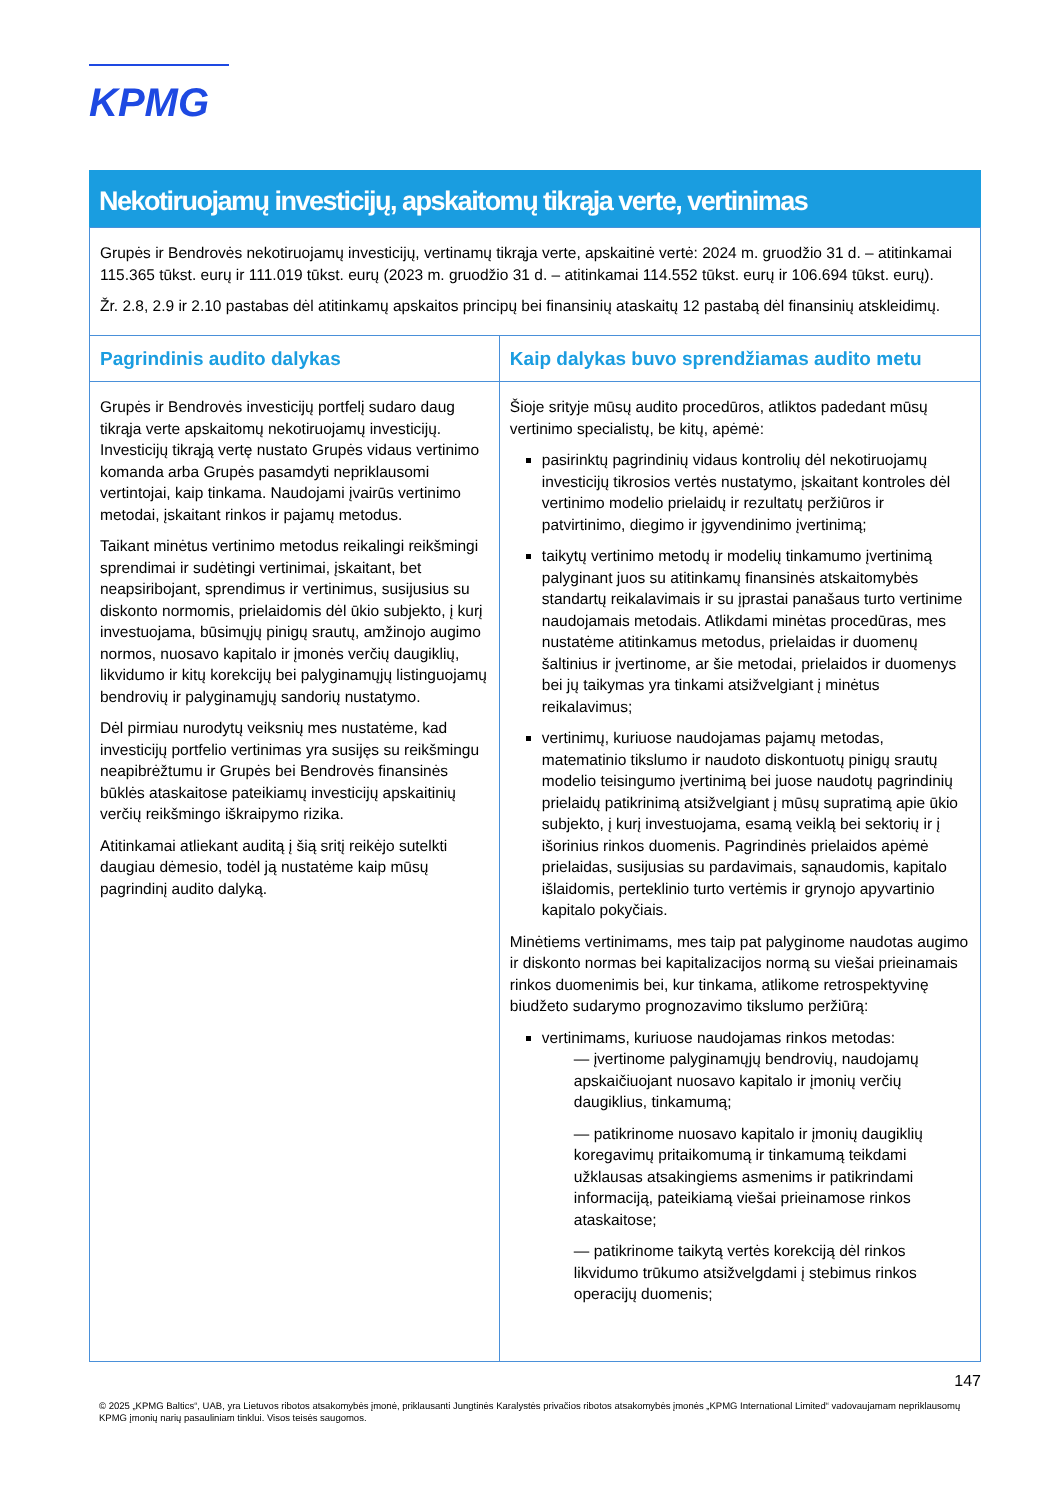KPMG
Nekotiruojamų investicijų, apskaitomų tikrąja verte, vertinimas
| Grupės ir Bendrovės nekotiruojamų investicijų, vertinamų tikrąja verte, apskaitinė vertė: 2024 m. gruodžio 31 d. – atitinkamai 115.365 tūkst. eurų ir 111.019 tūkst. eurų (2023 m. gruodžio 31 d. – atitinkamai 114.552 tūkst. eurų ir 106.694 tūkst. eurų). Žr. 2.8, 2.9 ir 2.10 pastabas dėl atitinkamų apskaitos principų bei finansinių ataskaitų 12 pastabą dėl finansinių atskleidimų. | |
| Pagrindinis audito dalykas | Kaip dalykas buvo sprendžiamas audito metu |
| Grupės ir Bendrovės investicijų portfelį sudaro daug tikrąja verte apskaitomų nekotiruojamų investicijų. Investicijų tikrąją vertę nustato Grupės vidaus vertinimo komanda arba Grupės pasamdyti nepriklausomi vertintojai, kaip tinkama. Naudojami įvairūs vertinimo metodai, įskaitant rinkos ir pajamų metodus. Taikant minėtus vertinimo metodus reikalingi reikšmingi sprendimai ir sudėtingi vertinimai, įskaitant, bet neapsiribojant, sprendimus ir vertinimus, susijusius su diskonto normomis, prielaidomis dėl ūkio subjekto, į kurį investuojama, būsimųjų pinigų srautų, amžinojo augimo normos, nuosavo kapitalo ir įmonės verčių daugiklių, likvidumo ir kitų korekcijų bei palyginamųjų listinguojamų bendrovių ir palyginamųjų sandorių nustatymo. Dėl pirmiau nurodytų veiksnių mes nustatėme, kad investicijų portfelio vertinimas yra susijęs su reikšmingu neapibrėžtumu ir Grupės bei Bendrovės finansinės būklės ataskaitose pateikiamų investicijų apskaitinių verčių reikšmingo iškraipymo rizika. Atitinkamai atliekant auditą į šią sritį reikėjo sutelkti daugiau dėmesio, todėl ją nustatėme kaip mūsų pagrindinį audito dalyką. | Šioje srityje mūsų audito procedūros, atliktos padedant mūsų vertinimo specialistų, be kitų, apėmė: pasirinktų pagrindinių vidaus kontrolių dėl nekotiruojamų investicijų tikrosios vertės nustatymo, įskaitant kontroles dėl vertinimo modelio prielaidų ir rezultatų peržiūros ir patvirtinimo, diegimo ir įgyvendinimo įvertinimą; taikytų vertinimo metodų ir modelių tinkamumo įvertinimą palyginant juos su atitinkamų finansinės atskaitomybės standartų reikalavimais ir su įprastai panašaus turto vertinime naudojamais metodais. Atlikdami minėtas procedūras, mes nustatėme atitinkamus metodus, prielaidas ir duomenų šaltinius ir įvertinome, ar šie metodai, prielaidos ir duomenys bei jų taikymas yra tinkami atsižvelgiant į minėtus reikalavimus; vertinimų, kuriuose naudojamas pajamų metodas, matematinio tikslumo ir naudoto diskontuotų pinigų srautų modelio teisingumo įvertinimą bei juose naudotų pagrindinių prielaidų patikrinimą atsižvelgiant į mūsų supratimą apie ūkio subjekto, į kurį investuojama, esamą veiklą bei sektorių ir į išorinius rinkos duomenis. Pagrindinės prielaidos apėmė prielaidas, susijusias su pardavimais, sąnaudomis, kapitalo išlaidomis, perteklinio turto vertėmis ir grynojo apyvartinio kapitalo pokyčiais. Minėtiems vertinimams, mes taip pat palyginome naudotas augimo ir diskonto normas bei kapitalizacijos normą su viešai prieinamais rinkos duomenimis bei, kur tinkama, atlikome retrospektyvinę biudžeto sudarymo prognozavimo tikslumo peržiūrą: vertinimams, kuriuose naudojamas rinkos metodas: — įvertinome palyginamųjų bendrovių, naudojamų apskaičiuojant nuosavo kapitalo ir įmonių verčių daugiklius, tinkamumą; — patikrinome nuosavo kapitalo ir įmonių daugiklių koregavimų pritaikomumą ir tinkamumą teikdami užklausas atsakingiems asmenims ir patikrindami informaciją, pateikiamą viešai prieinamose rinkos ataskaitose; — patikrinome taikytą vertės korekciją dėl rinkos likvidumo trūkumo atsižvelgdami į stebimus rinkos operacijų duomenis; |
147
© 2025 „KPMG Baltics“, UAB, yra Lietuvos ribotos atsakomybės įmonė, priklausanti Jungtinės Karalystės privačios ribotos atsakomybės įmonės „KPMG International Limited“ vadovaujamam nepriklausomų KPMG įmonių narių pasauliniam tinklui. Visos teisės saugomos.